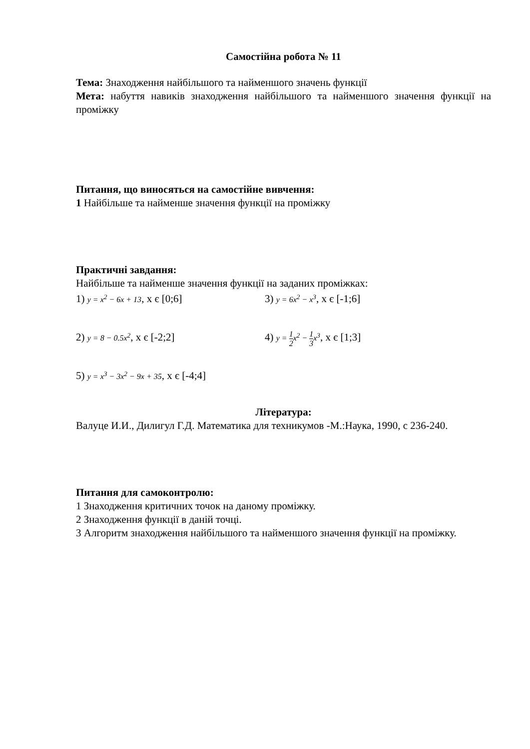Самостійна робота № 11
Тема: Знаходження найбільшого та найменшого значень функції
Мета: набуття навиків знаходження найбільшого та найменшого значення функції на проміжку
Питання, що виносяться на самостійне вивчення:
1 Найбільше та найменше значення функції на проміжку
Практичні завдання:
Найбільше та найменше значення функції на заданих проміжках:
1) y = x<sup>2</sup> − 6x + 13, x є [0;6] 3) y = 6x<sup>2</sup> − x<sup>3</sup>, x є [-1;6]
2) y = 8 − 0.5x<sup>2</sup>, x є [-2;2] 4) y = 1 2x<sup>2</sup> − 1 3x<sup>3</sup>, x є [1;3]
5) y = x<sup>3</sup> − 3x<sup>2</sup> − 9x + 35, x є [-4;4]
Література:
Валуце И.И., Дилигул Г.Д. Математика для техникумов -М.:Наука, 1990, с 236-240.
Питання для самоконтролю:
1 Знаходження критичних точок на даному проміжку.
2 Знаходження функції в даній точці.
3 Алгоритм знаходження найбільшого та найменшого значення функції на проміжку.